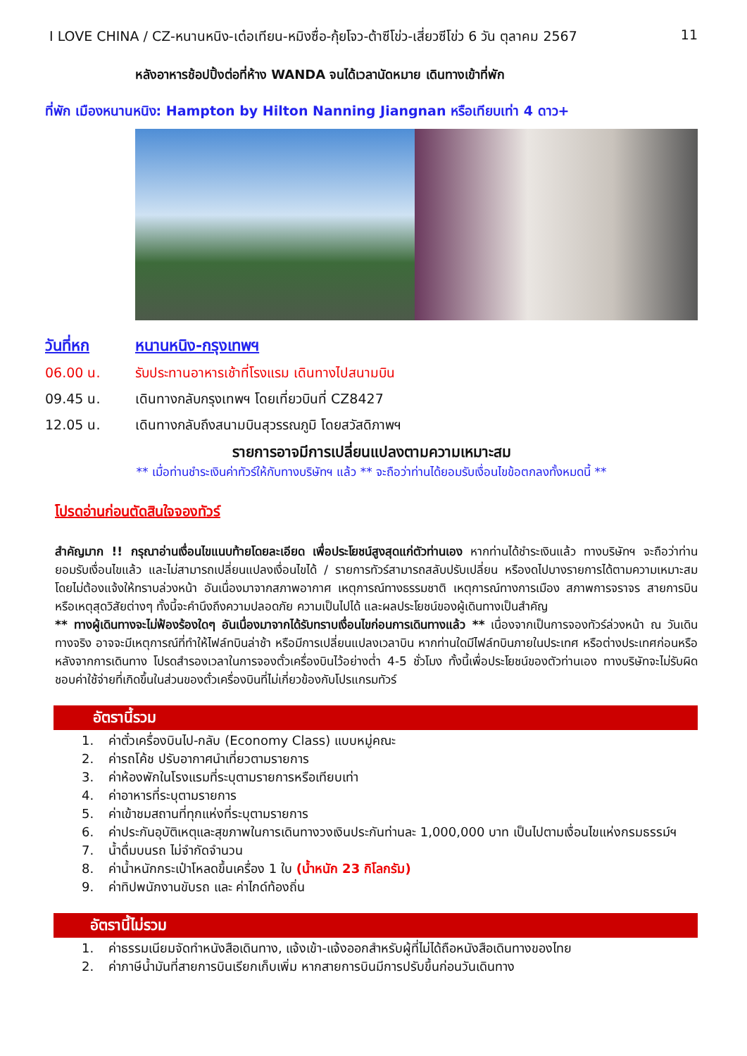I LOVE CHINA / CZ-หนานหนิง-เต๋อเทียน-หมิงซื่อ-กุ้ยโจว-ต้าซีโข่ว-เสี่ยวซีโข่ว 6 วัน ตุลาคม 2567 11
หลังอาหารช้อปปิ้งต่อที่ห้าง WANDA จนได้เวลานัดหมาย เดินทางเข้าที่พัก
ที่พัก เมืองหนานหนิง: Hampton by Hilton Nanning Jiangnan หรือเทียบเท่า 4 ดาว+
วันที่หก หนานหนิง-กรุงเทพฯ
06.00 น. รับประทานอาหารเช้าที่โรงแรม เดินทางไปสนามบิน
09.45 น. เดินทางกลับกรุงเทพฯ โดยเที่ยวบินที่ CZ8427
12.05 น. เดินทางกลับถึงสนามบินสุวรรณภูมิ โดยสวัสดิภาพฯ
รายการอาจมีการเปลี่ยนแปลงตามความเหมาะสม
** เมื่อท่านชำระเงินค่าทัวร์ให้กับทางบริษัทฯ แล้ว ** จะถือว่าท่านได้ยอมรับเงื่อนไขข้อตกลงทั้งหมดนี้ **
โปรดอ่านก่อนตัดสินใจจองทัวร์
สำคัญมาก !! กรุณาอ่านเงื่อนไขแนบท้ายโดยละเอียด เพื่อประโยชน์สูงสุดแก่ตัวท่านเอง หากท่านได้ชำระเงินแล้ว ทางบริษัทฯ จะถือว่าท่านยอมรับเงื่อนไขแล้ว และไม่สามารถเปลี่ยนแปลงเงื่อนไขได้ / รายการทัวร์สามารถสลับปรับเปลี่ยน หรืองดไปบางรายการได้ตามความเหมาะสม โดยไม่ต้องแจ้งให้ทราบล่วงหน้า อันเนื่องมาจากสภาพอากาศ เหตุการณ์ทางธรรมชาติ เหตุการณ์ทางการเมือง สภาพการจราจร สายการบิน หรือเหตุสุดวิสัยต่างๆ ทั้งนี้จะคำนึงถึงความปลอดภัย ความเป็นไปได้ และผลประโยชน์ของผู้เดินทางเป็นสำคัญ
** ทางผู้เดินทางจะไม่ฟ้องร้องใดๆ อันเนื่องมาจากได้รับทราบเงื่อนไขก่อนการเดินทางแล้ว ** เนื่องจากเป็นการจองทัวร์ล่วงหน้า ณ วันเดินทางจริง อาจจะมีเหตุการณ์ที่ทำให้ไฟล์ทบินล่าช้า หรือมีการเปลี่ยนแปลงเวลาบิน หากท่านใดมีไฟล์ทบินภายในประเทศ หรือต่างประเทศก่อนหรือหลังจากการเดินทาง โปรดสำรองเวลาในการจองตั๋วเครื่องบินไว้อย่างต่ำ 4-5 ชั่วโมง ทั้งนี้เพื่อประโยชน์ของตัวท่านเอง ทางบริษัทจะไม่รับผิดชอบค่าใช้จ่ายที่เกิดขึ้นในส่วนของตั๋วเครื่องบินที่ไม่เกี่ยวข้องกับโปรแกรมทัวร์
อัตรานี้รวม
1. ค่าตั๋วเครื่องบินไป-กลับ (Economy Class) แบบหมู่คณะ
2. ค่ารถโค้ช ปรับอากาศนำเที่ยวตามรายการ
3. ค่าห้องพักในโรงแรมที่ระบุตามรายการหรือเทียบเท่า
4. ค่าอาหารที่ระบุตามรายการ
5. ค่าเข้าชมสถานที่ทุกแห่งที่ระบุตามรายการ
6. ค่าประกันอุบัติเหตุและสุขภาพในการเดินทางวงเงินประกันท่านละ 1,000,000 บาท เป็นไปตามเงื่อนไขแห่งกรมธรรม์ฯ
7. น้ำดื่มบนรถ ไม่จำกัดจำนวน
8. ค่าน้ำหนักกระเป๋าโหลดขึ้นเครื่อง 1 ใบ (น้ำหนัก 23 กิโลกรัม)
9. ค่าทิปพนักงานขับรถ และ ค่าไกด์ท้องถิ่น
อัตรานี้ไม่รวม
1. ค่าธรรมเนียมจัดทำหนังสือเดินทาง, แจ้งเข้า-แจ้งออกสำหรับผู้ที่ไม่ได้ถือหนังสือเดินทางของไทย
2. ค่าภาษีน้ำมันที่สายการบินเรียกเก็บเพิ่ม หากสายการบินมีการปรับขึ้นก่อนวันเดินทาง